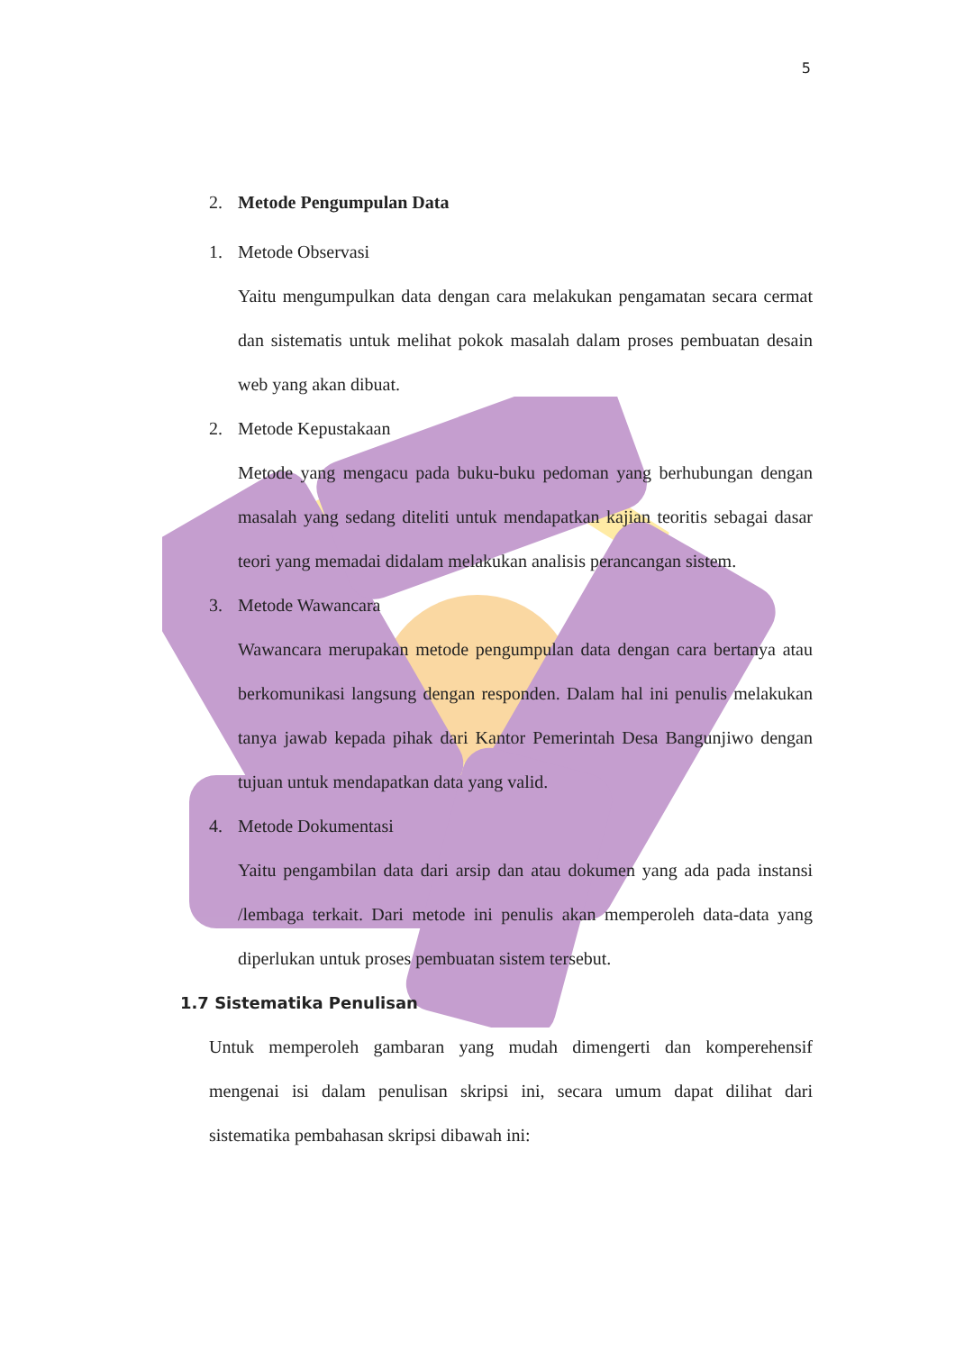5
2. Metode Pengumpulan Data
1. Metode Observasi
Yaitu mengumpulkan data dengan cara melakukan pengamatan secara cermat dan sistematis untuk melihat pokok masalah dalam proses pembuatan desain web yang akan dibuat.
2. Metode Kepustakaan
Metode yang mengacu pada buku-buku pedoman yang berhubungan dengan masalah yang sedang diteliti untuk mendapatkan kajian teoritis sebagai dasar teori yang memadai didalam melakukan analisis perancangan sistem.
3. Metode Wawancara
Wawancara merupakan metode pengumpulan data dengan cara bertanya atau berkomunikasi langsung dengan responden. Dalam hal ini penulis melakukan tanya jawab kepada pihak dari Kantor Pemerintah Desa Bangunjiwo dengan tujuan untuk mendapatkan data yang valid.
4. Metode Dokumentasi
Yaitu pengambilan data dari arsip dan atau dokumen yang ada pada instansi /lembaga terkait. Dari metode ini penulis akan memperoleh data-data yang diperlukan untuk proses pembuatan sistem tersebut.
1.7 Sistematika Penulisan
Untuk memperoleh gambaran yang mudah dimengerti dan komperehensif mengenai isi dalam penulisan skripsi ini, secara umum dapat dilihat dari sistematika pembahasan skripsi dibawah ini: